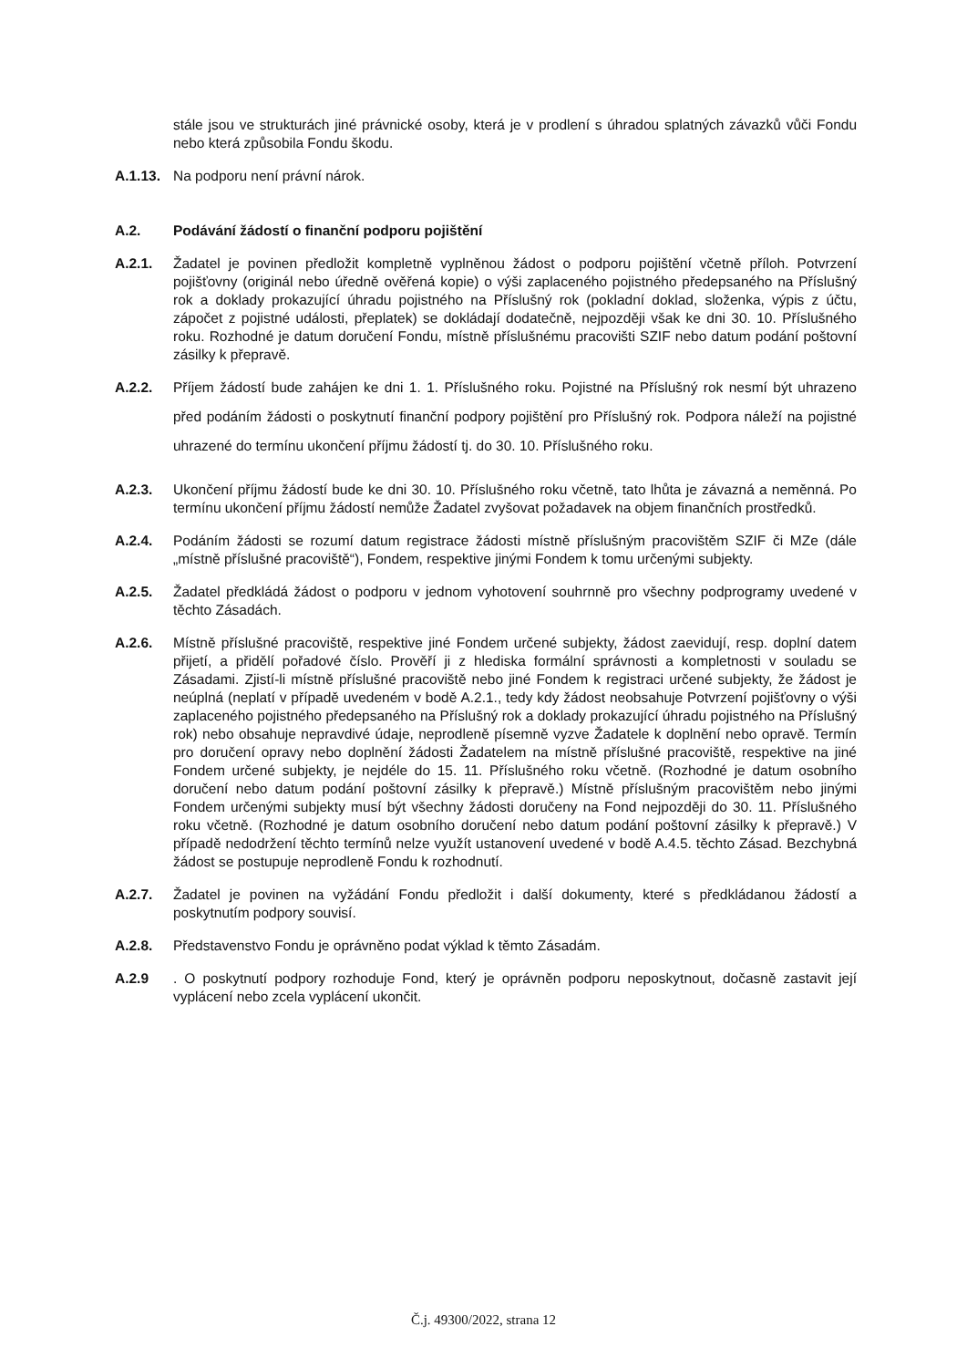stále jsou ve strukturách jiné právnické osoby, která je v prodlení s úhradou splatných závazků vůči Fondu nebo která způsobila Fondu škodu.
A.1.13.
Na podporu není právní nárok.
A.2. Podávání žádostí o finanční podporu pojištění
A.2.1. Žadatel je povinen předložit kompletně vyplněnou žádost o podporu pojištění včetně příloh. Potvrzení pojišťovny (originál nebo úředně ověřená kopie) o výši zaplaceného pojistného předepsaného na Příslušný rok a doklady prokazující úhradu pojistného na Příslušný rok (pokladní doklad, složenka, výpis z účtu, zápočet z pojistné události, přeplatek) se dokládají dodatečně, nejpozději však ke dni 30. 10. Příslušného roku. Rozhodné je datum doručení Fondu, místně příslušnému pracovišti SZIF nebo datum podání poštovní zásilky k přepravě.
A.2.2.
Příjem žádostí bude zahájen ke dni 1. 1. Příslušného roku. Pojistné na Příslušný rok nesmí být uhrazeno před podáním žádosti o poskytnutí finanční podpory pojištění pro Příslušný rok. Podpora náleží na pojistné uhrazené do termínu ukončení příjmu žádostí tj. do 30. 10. Příslušného roku.
A.2.3. Ukončení příjmu žádostí bude ke dni 30. 10. Příslušného roku včetně, tato lhůta je závazná a neměnná. Po termínu ukončení příjmu žádostí nemůže Žadatel zvyšovat požadavek na objem finančních prostředků.
A.2.4. Podáním žádosti se rozumí datum registrace žádosti místně příslušným pracovištěm SZIF či MZe (dále „místně příslušné pracoviště“), Fondem, respektive jinými Fondem k tomu určenými subjekty.
A.2.5. Žadatel předkládá žádost o podporu v jednom vyhotovení souhrnně pro všechny podprogramy uvedené v těchto Zásadách.
A.2.6. Místně příslušné pracoviště, respektive jiné Fondem určené subjekty, žádost zaevidují, resp. doplní datem přijetí, a přidělí pořadové číslo. Prověří ji z hlediska formální správnosti a kompletnosti v souladu se Zásadami. Zjistí-li místně příslušné pracoviště nebo jiné Fondem k registraci určené subjekty, že žádost je neúplná (neplatí v případě uvedeném v bodě A.2.1., tedy kdy žádost neobsahuje Potvrzení pojišťovny o výši zaplaceného pojistného předepsaného na Příslušný rok a doklady prokazující úhradu pojistného na Příslušný rok) nebo obsahuje nepravdivé údaje, neprodleně písemně vyzve Žadatele k doplnění nebo opravě. Termín pro doručení opravy nebo doplnění žádosti Žadatelem na místně příslušné pracoviště, respektive na jiné Fondem určené subjekty, je nejdéle do 15. 11. Příslušného roku včetně. (Rozhodné je datum osobního doručení nebo datum podání poštovní zásilky k přepravě.) Místně příslušným pracovištěm nebo jinými Fondem určenými subjekty musí být všechny žádosti doručeny na Fond nejpozději do 30. 11. Příslušného roku včetně. (Rozhodné je datum osobního doručení nebo datum podání poštovní zásilky k přepravě.) V případě nedodržení těchto termínů nelze využít ustanovení uvedené v bodě A.4.5. těchto Zásad. Bezchybná žádost se postupuje neprodleně Fondu k rozhodnutí.
A.2.7. Žadatel je povinen na vyžádání Fondu předložit i další dokumenty, které s předkládanou žádostí a poskytnutím podpory souvisí.
A.2.8. Představenstvo Fondu je oprávněno podat výklad k těmto Zásadám.
A.2.9 . O poskytnutí podpory rozhoduje Fond, který je oprávněn podporu neposkytnout, dočasně zastavit její vyplácení nebo zcela vyplácení ukončit.
Č.j. 49300/2022, strana 12